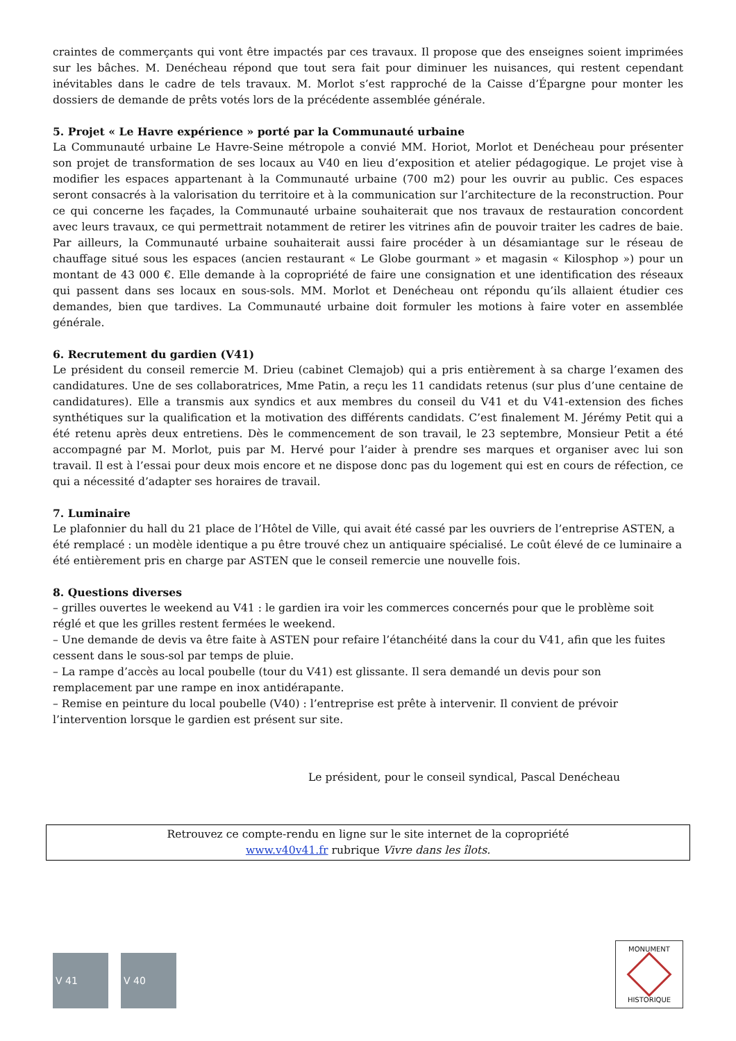craintes de commerçants qui vont être impactés par ces travaux. Il propose que des enseignes soient imprimées sur les bâches. M. Denécheau répond que tout sera fait pour diminuer les nuisances, qui restent cependant inévitables dans le cadre de tels travaux. M. Morlot s’est rapproché de la Caisse d’Épargne pour monter les dossiers de demande de prêts votés lors de la précédente assemblée générale.
5. Projet « Le Havre expérience » porté par la Communauté urbaine
La Communauté urbaine Le Havre-Seine métropole a convié MM. Horiot, Morlot et Denécheau pour présenter son projet de transformation de ses locaux au V40 en lieu d’exposition et atelier pédagogique. Le projet vise à modifier les espaces appartenant à la Communauté urbaine (700 m2) pour les ouvrir au public. Ces espaces seront consacrés à la valorisation du territoire et à la communication sur l’architecture de la reconstruction. Pour ce qui concerne les façades, la Communauté urbaine souhaiterait que nos travaux de restauration concordent avec leurs travaux, ce qui permettrait notamment de retirer les vitrines afin de pouvoir traiter les cadres de baie. Par ailleurs, la Communauté urbaine souhaiterait aussi faire procéder à un désamiantage sur le réseau de chauffage situé sous les espaces (ancien restaurant « Le Globe gourmant » et magasin « Kilosphop ») pour un montant de 43 000 €. Elle demande à la copropriété de faire une consignation et une identification des réseaux qui passent dans ses locaux en sous-sols. MM. Morlot et Denécheau ont répondu qu’ils allaient étudier ces demandes, bien que tardives. La Communauté urbaine doit formuler les motions à faire voter en assemblée générale.
6. Recrutement du gardien (V41)
Le président du conseil remercie M. Drieu (cabinet Clemajob) qui a pris entièrement à sa charge l’examen des candidatures. Une de ses collaboratrices, Mme Patin, a reçu les 11 candidats retenus (sur plus d’une centaine de candidatures). Elle a transmis aux syndics et aux membres du conseil du V41 et du V41-extension des fiches synthétiques sur la qualification et la motivation des différents candidats. C’est finalement M. Jérémy Petit qui a été retenu après deux entretiens. Dès le commencement de son travail, le 23 septembre, Monsieur Petit a été accompagné par M. Morlot, puis par M. Hervé pour l’aider à prendre ses marques et organiser avec lui son travail. Il est à l’essai pour deux mois encore et ne dispose donc pas du logement qui est en cours de réfection, ce qui a nécessité d’adapter ses horaires de travail.
7. Luminaire
Le plafonnier du hall du 21 place de l’Hôtel de Ville, qui avait été cassé par les ouvriers de l’entreprise ASTEN, a été remplacé : un modèle identique a pu être trouvé chez un antiquaire spécialisé. Le coût élevé de ce luminaire a été entièrement pris en charge par ASTEN que le conseil remercie une nouvelle fois.
8. Questions diverses
– grilles ouvertes le weekend au V41 : le gardien ira voir les commerces concernés pour que le problème soit réglé et que les grilles restent fermées le weekend.
– Une demande de devis va être faite à ASTEN pour refaire l’étanchéité dans la cour du V41, afin que les fuites cessent dans le sous-sol par temps de pluie.
– La rampe d’accès au local poubelle (tour du V41) est glissante. Il sera demandé un devis pour son remplacement par une rampe en inox antidérapante.
– Remise en peinture du local poubelle (V40) : l’entreprise est prête à intervenir. Il convient de prévoir l’intervention lorsque le gardien est présent sur site.
Le président, pour le conseil syndical, Pascal Denécheau
Retrouvez ce compte-rendu en ligne sur le site internet de la copropriété
www.v40v41.fr rubrique Vivre dans les îlots.
V 41 V 40
MONUMENT
HISTORIQUE